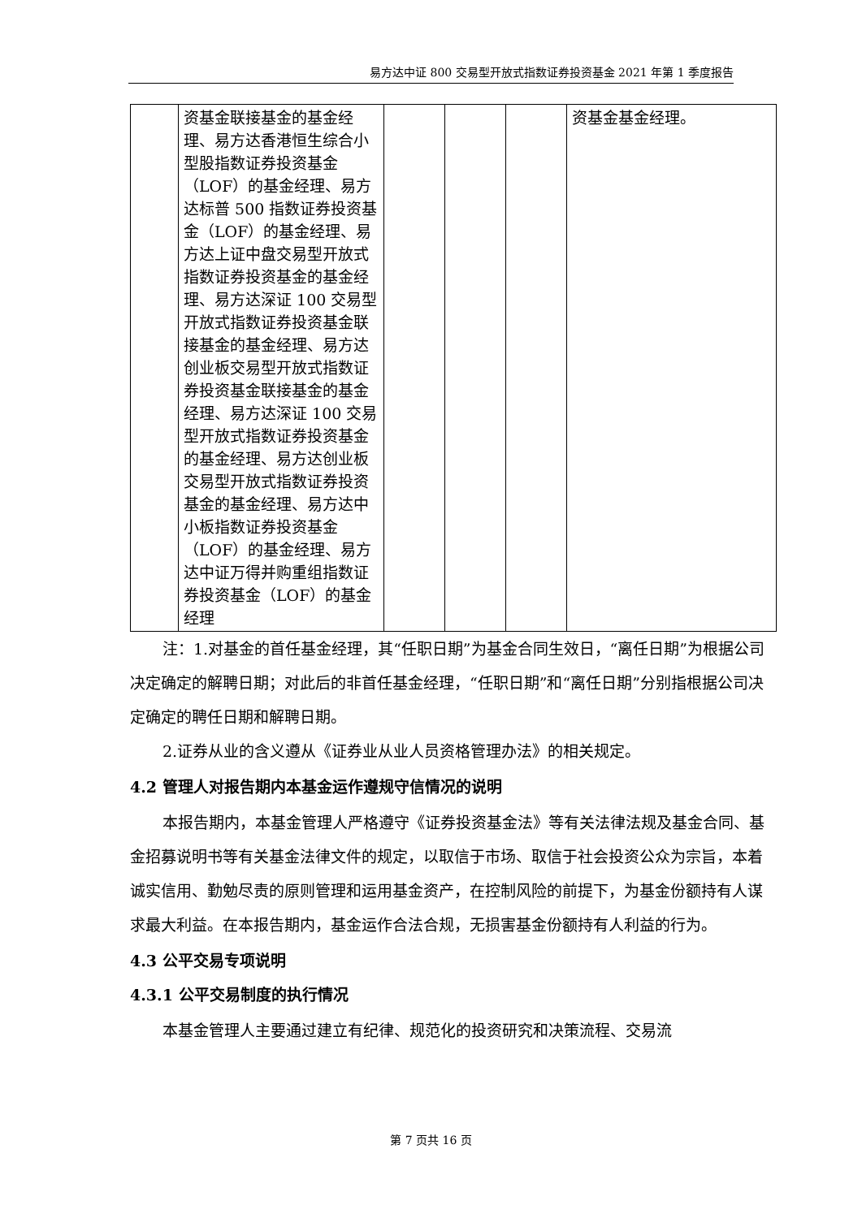易方达中证 800 交易型开放式指数证券投资基金 2021 年第 1 季度报告
| | 资基金联接基金的基金经理、易方达香港恒生综合小型股指数证券投资基金（LOF）的基金经理、易方达标普 500 指数证券投资基金（LOF）的基金经理、易方达上证中盘交易型开放式指数证券投资基金的基金经理、易方达深证 100 交易型开放式指数证券投资基金联接基金的基金经理、易方达创业板交易型开放式指数证券投资基金联接基金的基金经理、易方达深证 100 交易型开放式指数证券投资基金的基金经理、易方达创业板交易型开放式指数证券投资基金的基金经理、易方达中小板指数证券投资基金（LOF）的基金经理、易方达中证万得并购重组指数证券投资基金（LOF）的基金经理 | | | | 资基金基金经理。 |
注：1.对基金的首任基金经理，其“任职日期”为基金合同生效日，“离任日期”为根据公司决定确定的解聘日期；对此后的非首任基金经理，“任职日期”和“离任日期”分别指根据公司决定确定的聘任日期和解聘日期。
2.证券从业的含义遵从《证券业从业人员资格管理办法》的相关规定。
4.2 管理人对报告期内本基金运作遵规守信情况的说明
本报告期内，本基金管理人严格遵守《证券投资基金法》等有关法律法规及基金合同、基金招募说明书等有关基金法律文件的规定，以取信于市场、取信于社会投资公众为宗旨，本着诚实信用、勤勉尽责的原则管理和运用基金资产，在控制风险的前提下，为基金份额持有人谋求最大利益。在本报告期内，基金运作合法合规，无损害基金份额持有人利益的行为。
4.3 公平交易专项说明
4.3.1 公平交易制度的执行情况
本基金管理人主要通过建立有纪律、规范化的投资研究和决策流程、交易流
第 7 页共 16 页